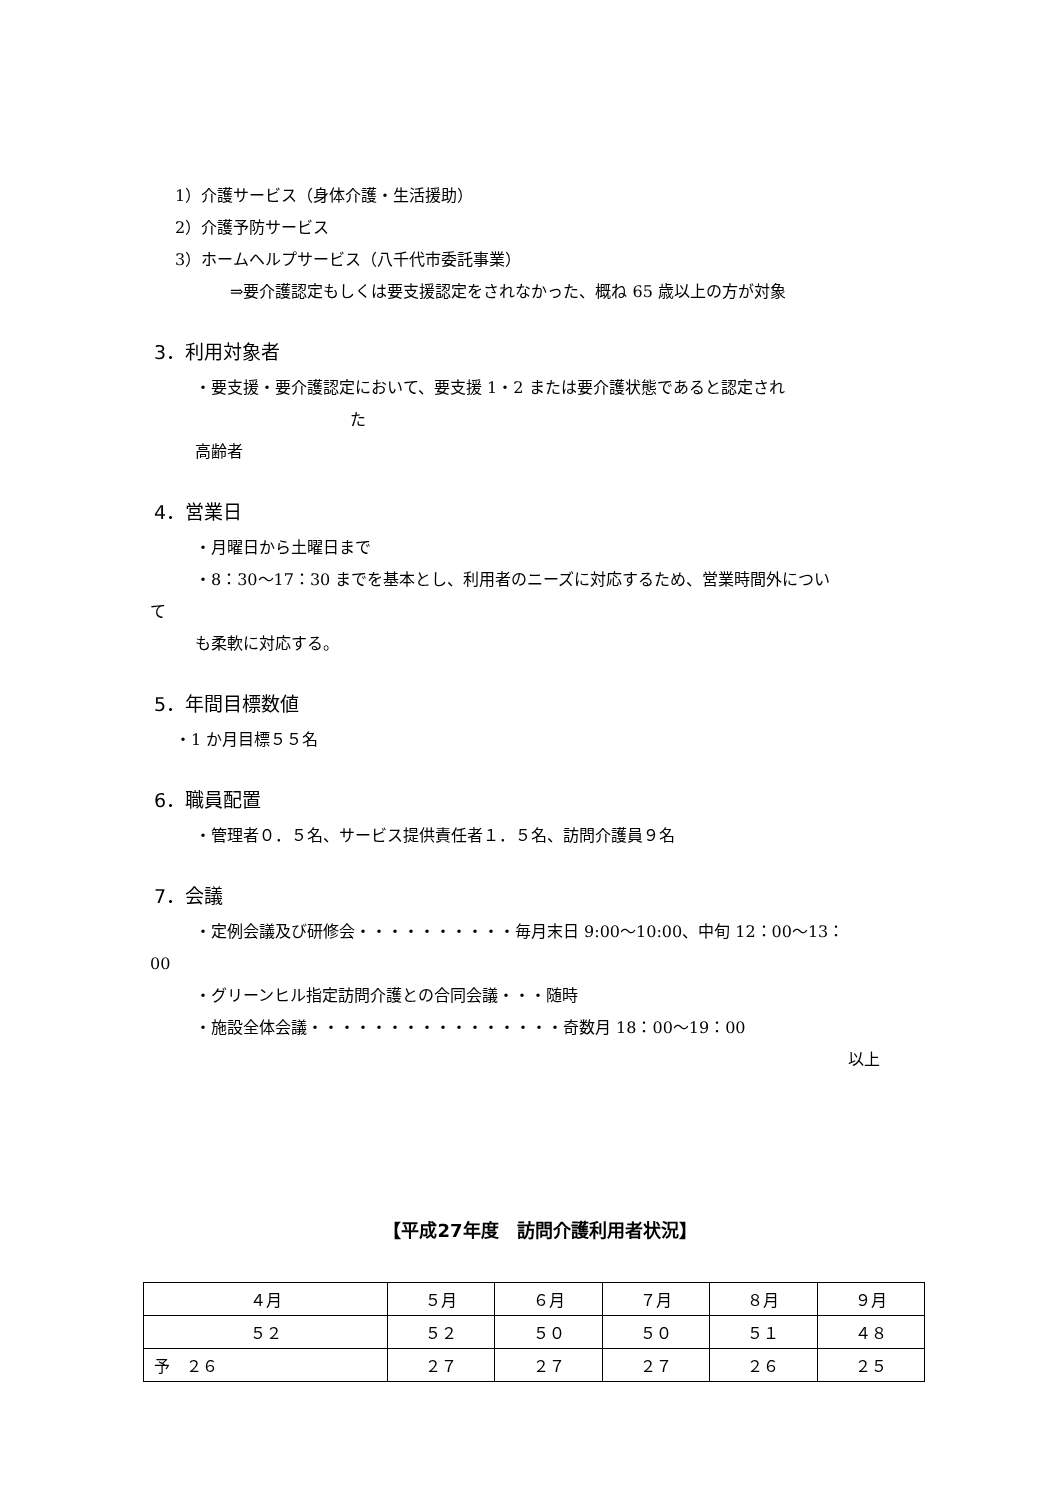1）介護サービス（身体介護・生活援助）
2）介護予防サービス
3）ホームヘルプサービス（八千代市委託事業）
⇒要介護認定もしくは要支援認定をされなかった、概ね 65 歳以上の方が対象
3．利用対象者
・要支援・要介護認定において、要支援 1・2 または要介護状態であると認定され
た
高齢者
4．営業日
・月曜日から土曜日まで
・8：30～17：30 までを基本とし、利用者のニーズに対応するため、営業時間外につい
て
も柔軟に対応する。
5．年間目標数値
・1 か月目標５５名
6．職員配置
・管理者０．５名、サービス提供責任者１．５名、訪問介護員９名
7．会議
・定例会議及び研修会・・・・・・・・・・毎月末日 9:00～10:00、中旬 12：00～13：
00
・グリーンヒル指定訪問介護との合同会議・・・随時
・施設全体会議・・・・・・・・・・・・・・・・奇数月 18：00～19：00
以上
【平成27年度　訪問介護利用者状況】
| ４月 | ５月 | ６月 | ７月 | ８月 | ９月 |
| ５２ | ５２ | ５０ | ５０ | ５１ | ４８ |
| 予 ２６ | ２７ | ２７ | ２７ | ２６ | ２５ |